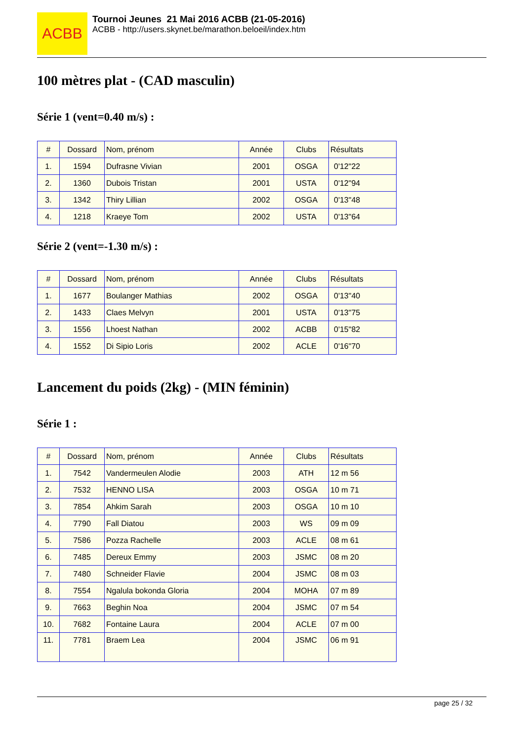ACBB
Tournoi Jeunes 21 Mai 2016 ACBB (21-05-2016)
ACBB - http://users.skynet.be/marathon.beloeil/index.htm
100 mètres plat - (CAD masculin)
Série 1 (vent=0.40 m/s) :
| # | Dossard | Nom, prénom | Année | Clubs | Résultats |
| --- | --- | --- | --- | --- | --- |
| 1. | 1594 | Dufrasne Vivian | 2001 | OSGA | 0'12"22 |
| 2. | 1360 | Dubois Tristan | 2001 | USTA | 0'12"94 |
| 3. | 1342 | Thiry Lillian | 2002 | OSGA | 0'13"48 |
| 4. | 1218 | Kraeye Tom | 2002 | USTA | 0'13"64 |
Série 2 (vent=-1.30 m/s) :
| # | Dossard | Nom, prénom | Année | Clubs | Résultats |
| --- | --- | --- | --- | --- | --- |
| 1. | 1677 | Boulanger Mathias | 2002 | OSGA | 0'13"40 |
| 2. | 1433 | Claes Melvyn | 2001 | USTA | 0'13"75 |
| 3. | 1556 | Lhoest Nathan | 2002 | ACBB | 0'15"82 |
| 4. | 1552 | Di Sipio Loris | 2002 | ACLE | 0'16"70 |
Lancement du poids (2kg) - (MIN féminin)
Série 1 :
| # | Dossard | Nom, prénom | Année | Clubs | Résultats |
| --- | --- | --- | --- | --- | --- |
| 1. | 7542 | Vandermeulen Alodie | 2003 | ATH | 12 m 56 |
| 2. | 7532 | HENNO LISA | 2003 | OSGA | 10 m 71 |
| 3. | 7854 | Ahkim Sarah | 2003 | OSGA | 10 m 10 |
| 4. | 7790 | Fall Diatou | 2003 | WS | 09 m 09 |
| 5. | 7586 | Pozza Rachelle | 2003 | ACLE | 08 m 61 |
| 6. | 7485 | Dereux Emmy | 2003 | JSMC | 08 m 20 |
| 7. | 7480 | Schneider Flavie | 2004 | JSMC | 08 m 03 |
| 8. | 7554 | Ngalula bokonda Gloria | 2004 | MOHA | 07 m 89 |
| 9. | 7663 | Beghin Noa | 2004 | JSMC | 07 m 54 |
| 10. | 7682 | Fontaine Laura | 2004 | ACLE | 07 m 00 |
| 11. | 7781 | Braem Lea | 2004 | JSMC | 06 m 91 |
page 25 / 32